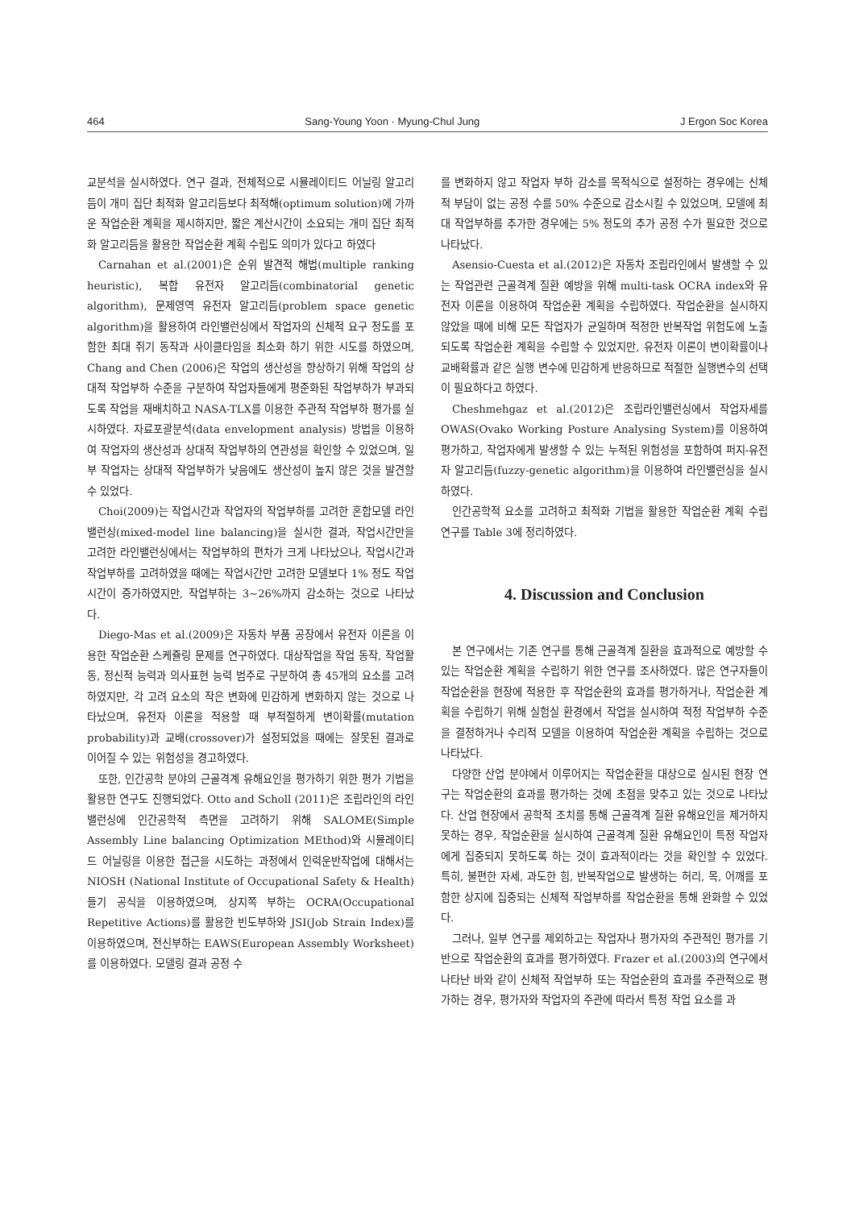464 Sang-Young Yoon · Myung-Chul Jung J Ergon Soc Korea
교분석을 실시하였다. 연구 결과, 전체적으로 시뮬레이티드 어닐링 알고리듬이 개미 집단 최적화 알고리듬보다 최적해(optimum solution)에 가까운 작업순환 계획을 제시하지만, 짧은 계산시간이 소요되는 개미 집단 최적화 알고리듬을 활용한 작업순환 계획 수립도 의미가 있다고 하였다
Carnahan et al.(2001)은 순위 발견적 해법(multiple ranking heuristic), 복합 유전자 알고리듬(combinatorial genetic algorithm), 문제영역 유전자 알고리듬(problem space genetic algorithm)을 활용하여 라인밸런싱에서 작업자의 신체적 요구 정도를 포함한 최대 쥐기 동작과 사이클타임을 최소화 하기 위한 시도를 하였으며, Chang and Chen (2006)은 작업의 생산성을 향상하기 위해 작업의 상대적 작업부하 수준을 구분하여 작업자들에게 평준화된 작업부하가 부과되도록 작업을 재배치하고 NASA-TLX를 이용한 주관적 작업부하 평가를 실시하였다. 자료포괄분석(data envelopment analysis) 방법을 이용하여 작업자의 생산성과 상대적 작업부하의 연관성을 확인할 수 있었으며, 일부 작업자는 상대적 작업부하가 낮음에도 생산성이 높지 않은 것을 발견할 수 있었다.
Choi(2009)는 작업시간과 작업자의 작업부하를 고려한 혼합모델 라인밸런싱(mixed-model line balancing)을 실시한 결과, 작업시간만을 고려한 라인밸런싱에서는 작업부하의 편차가 크게 나타났으나, 작업시간과 작업부하를 고려하였을 때에는 작업시간만 고려한 모델보다 1% 정도 작업시간이 증가하였지만, 작업부하는 3~26%까지 감소하는 것으로 나타났다.
Diego-Mas et al.(2009)은 자동차 부품 공장에서 유전자 이론을 이용한 작업순환 스케쥴링 문제를 연구하였다. 대상작업을 작업 동작, 작업활동, 정신적 능력과 의사표현 능력 범주로 구분하여 총 45개의 요소를 고려하였지만, 각 고려 요소의 작은 변화에 민감하게 변화하지 않는 것으로 나타났으며, 유전자 이론을 적용할 때 부적절하게 변이확률(mutation probability)과 교배(crossover)가 설정되었을 때에는 잘못된 결과로 이어질 수 있는 위험성을 경고하였다.
또한, 인간공학 분야의 근골격계 유해요인을 평가하기 위한 평가 기법을 활용한 연구도 진행되었다. Otto and Scholl (2011)은 조립라인의 라인밸런싱에 인간공학적 측면을 고려하기 위해 SALOME(Simple Assembly Line balancing Optimization MEthod)와 시뮬레이티드 어닐링을 이용한 접근을 시도하는 과정에서 인력운반작업에 대해서는 NIOSH (National Institute of Occupational Safety & Health) 들기 공식을 이용하였으며, 상지쪽 부하는 OCRA(Occupational Repetitive Actions)를 활용한 빈도부하와 JSI(Job Strain Index)를 이용하였으며, 전신부하는 EAWS(European Assembly Worksheet)를 이용하였다. 모델링 결과 공정 수
를 변화하지 않고 작업자 부하 감소를 목적식으로 설정하는 경우에는 신체적 부담이 없는 공정 수를 50% 수준으로 감소시킬 수 있었으며, 모델에 최대 작업부하를 추가한 경우에는 5% 정도의 추가 공정 수가 필요한 것으로 나타났다.
Asensio-Cuesta et al.(2012)은 자동차 조립라인에서 발생할 수 있는 작업관련 근골격계 질환 예방을 위해 multi-task OCRA index와 유전자 이론을 이용하여 작업순환 계획을 수립하였다. 작업순환을 실시하지 않았을 때에 비해 모든 작업자가 균일하며 적정한 반복작업 위험도에 노출되도록 작업순환 계획을 수립할 수 있었지만, 유전자 이론이 변이확률이나 교배확률과 같은 실행 변수에 민감하게 반응하므로 적절한 실행변수의 선택이 필요하다고 하였다.
Cheshmehgaz et al.(2012)은 조립라인밸런싱에서 작업자세를 OWAS(Ovako Working Posture Analysing System)를 이용하여 평가하고, 작업자에게 발생할 수 있는 누적된 위험성을 포함하여 퍼지-유전자 알고리듬(fuzzy-genetic algorithm)을 이용하여 라인밸런싱을 실시하였다.
인간공학적 요소를 고려하고 최적화 기법을 활용한 작업순환 계획 수립 연구를 Table 3에 정리하였다.
4. Discussion and Conclusion
본 연구에서는 기존 연구를 통해 근골격계 질환을 효과적으로 예방할 수 있는 작업순환 계획을 수립하기 위한 연구를 조사하였다. 많은 연구자들이 작업순환을 현장에 적용한 후 작업순환의 효과를 평가하거나, 작업순환 계획을 수립하기 위해 실험실 환경에서 작업을 실시하여 적정 작업부하 수준을 결정하거나 수리적 모델을 이용하여 작업순환 계획을 수립하는 것으로 나타났다.
다양한 산업 분야에서 이루어지는 작업순환을 대상으로 실시된 현장 연구는 작업순환의 효과를 평가하는 것에 초점을 맞추고 있는 것으로 나타났다. 산업 현장에서 공학적 조치를 통해 근골격계 질환 유해요인을 제거하지 못하는 경우, 작업순환을 실시하여 근골격계 질환 유해요인이 특정 작업자에게 집중되지 못하도록 하는 것이 효과적이라는 것을 확인할 수 있었다. 특히, 불편한 자세, 과도한 힘, 반복작업으로 발생하는 허리, 목, 어깨를 포함한 상지에 집중되는 신체적 작업부하를 작업순환을 통해 완화할 수 있었다.
그러나, 일부 연구를 제외하고는 작업자나 평가자의 주관적인 평가를 기반으로 작업순환의 효과를 평가하였다. Frazer et al.(2003)의 연구에서 나타난 바와 같이 신체적 작업부하 또는 작업순환의 효과를 주관적으로 평가하는 경우, 평가자와 작업자의 주관에 따라서 특정 작업 요소를 과